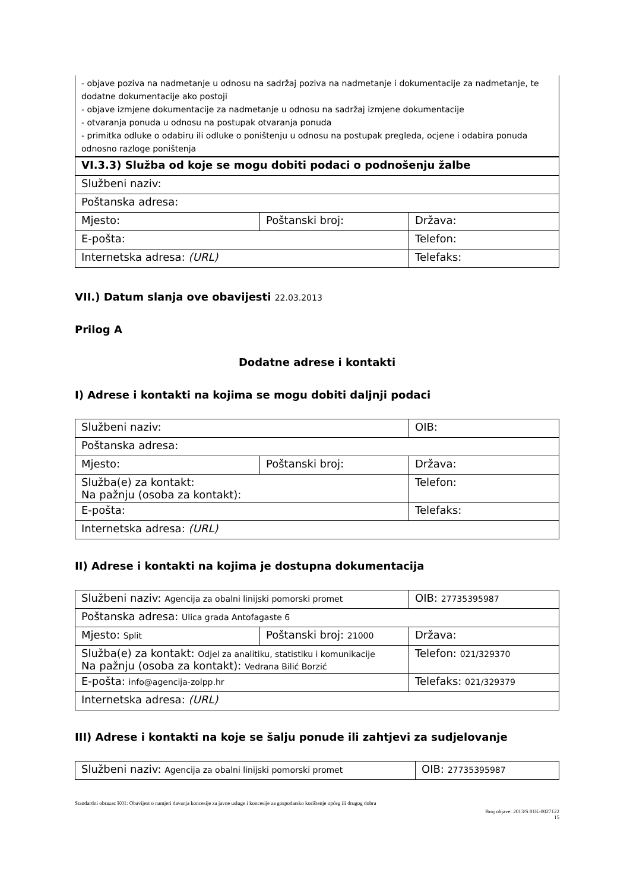| - objave poziva na nadmetanje u odnosu na sadržaj poziva na nadmetanje i dokumentacije za nadmetanje, te dodatne dokumentacije ako postoji - objave izmjene dokumentacije za nadmetanje u odnosu na sadržaj izmjene dokumentacije - otvaranja ponuda u odnosu na postupak otvaranja ponuda - primitka odluke o odabiru ili odluke o poništenju u odnosu na postupak pregleda, ocjene i odabira ponuda odnosno razloge poništenja |
| VI.3.3) Služba od koje se mogu dobiti podaci o podnošenju žalbe | | |
| Službeni naziv: | | |
| Poštanska adresa: | | |
| Mjesto: | Poštanski broj: | Država: |
| E-pošta: | | Telefon: |
| Internetska adresa: (URL) | | Telefaks: |
VII.) Datum slanja ove obavijesti 22.03.2013
Prilog A
Dodatne adrese i kontakti
I) Adrese i kontakti na kojima se mogu dobiti daljnji podaci
| Službeni naziv: | | OIB: |
| Poštanska adresa: | | |
| Mjesto: | Poštanski broj: | Država: |
| Služba(e) za kontakt: Na pažnju (osoba za kontakt): | | Telefon: |
| E-pošta: | | Telefaks: |
| Internetska adresa: (URL) | | |
II) Adrese i kontakti na kojima je dostupna dokumentacija
| Službeni naziv: Agencija za obalni linijski pomorski promet | | OIB: 27735395987 |
| Poštanska adresa: Ulica grada Antofagaste 6 | | |
| Mjesto: Split | Poštanski broj: 21000 | Država: |
| Služba(e) za kontakt: Odjel za analitiku, statistiku i komunikacije Na pažnju (osoba za kontakt): Vedrana Bilić Borzić | | Telefon: 021/329370 |
| E-pošta: info@agencija-zolpp.hr | | Telefaks: 021/329379 |
| Internetska adresa: (URL) | | |
III) Adrese i kontakti na koje se šalju ponude ili zahtjevi za sudjelovanje
| Službeni naziv: Agencija za obalni linijski pomorski promet | OIB: 27735395987 |
Standardni obrazac K01: Obavijest o namjeri davanja koncesije za javne usluge i koncesije za gospodarsko korištenje općeg ili drugog dobra
Broj objave: 2013/S 01K-0027122
15